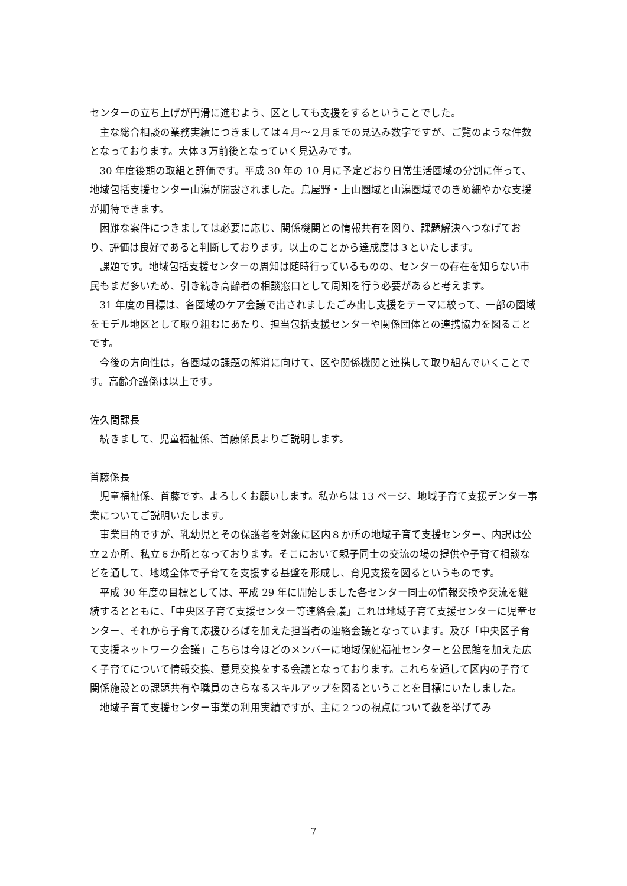センターの立ち上げが円滑に進むよう、区としても支援をするということでした。
主な総合相談の業務実績につきましては４月～２月までの見込み数字ですが、ご覧のような件数となっております。大体３万前後となっていく見込みです。
30 年度後期の取組と評価です。平成 30 年の 10 月に予定どおり日常生活圏域の分割に伴って、地域包括支援センター山潟が開設されました。鳥屋野・上山圏域と山潟圏域でのきめ細やかな支援が期待できます。
困難な案件につきましては必要に応じ、関係機関との情報共有を図り、課題解決へつなげており、評価は良好であると判断しております。以上のことから達成度は３といたします。
課題です。地域包括支援センターの周知は随時行っているものの、センターの存在を知らない市民もまだ多いため、引き続き高齢者の相談窓口として周知を行う必要があると考えます。
31 年度の目標は、各圏域のケア会議で出されましたごみ出し支援をテーマに絞って、一部の圏域をモデル地区として取り組むにあたり、担当包括支援センターや関係団体との連携協力を図ることです。
今後の方向性は，各圏域の課題の解消に向けて、区や関係機関と連携して取り組んでいくことです。高齢介護係は以上です。
佐久間課長
続きまして、児童福祉係、首藤係長よりご説明します。
首藤係長
児童福祉係、首藤です。よろしくお願いします。私からは 13 ページ、地域子育て支援デンター事業についてご説明いたします。
事業目的ですが、乳幼児とその保護者を対象に区内８か所の地域子育て支援センター、内訳は公立２か所、私立６か所となっております。そこにおいて親子同士の交流の場の提供や子育て相談などを通して、地域全体で子育てを支援する基盤を形成し、育児支援を図るというものです。
平成 30 年度の目標としては、平成 29 年に開始しました各センター同士の情報交換や交流を継続するとともに、「中央区子育て支援センター等連絡会議」これは地域子育て支援センターに児童センター、それから子育て応援ひろばを加えた担当者の連絡会議となっています。及び「中央区子育て支援ネットワーク会議」こちらは今ほどのメンバーに地域保健福祉センターと公民館を加えた広く子育てについて情報交換、意見交換をする会議となっております。これらを通して区内の子育て関係施設との課題共有や職員のさらなるスキルアップを図るということを目標にいたしました。
地域子育て支援センター事業の利用実績ですが、主に２つの視点について数を挙げてみ
7